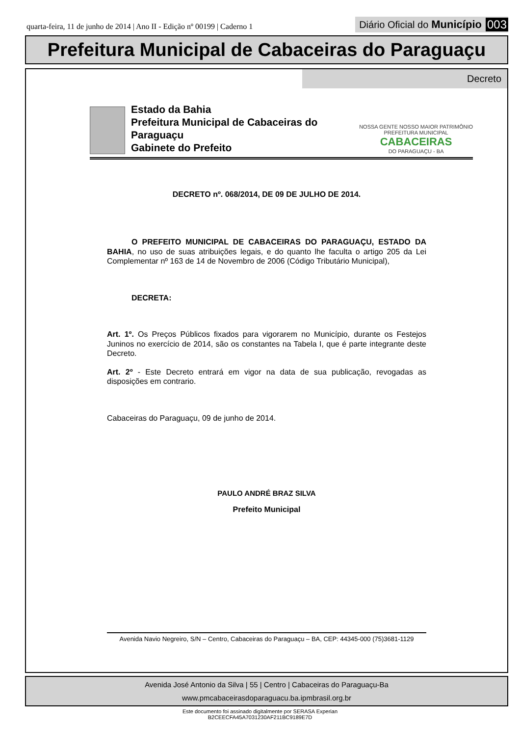quarta-feira, 11 de junho de 2014 | Ano II - Edição nº 00199 | Caderno 1
Diário Oficial do Município 003
Prefeitura Municipal de Cabaceiras do Paraguaçu
Decreto
Estado da Bahia
Prefeitura Municipal de Cabaceiras do Paraguaçu
Gabinete do Prefeito
NOSSA GENTE NOSSO MAIOR PATRIMÔNIO
PREFEITURA MUNICIPAL
CABACEIRAS
DO PARAGUAÇU - BA
DECRETO nº. 068/2014, DE 09 DE JULHO DE 2014.
O PREFEITO MUNICIPAL DE CABACEIRAS DO PARAGUAÇU, ESTADO DA BAHIA, no uso de suas atribuições legais, e do quanto lhe faculta o artigo 205 da Lei Complementar nº 163 de 14 de Novembro de 2006 (Código Tributário Municipal),
DECRETA:
Art. 1º. Os Preços Públicos fixados para vigorarem no Município, durante os Festejos Juninos no exercício de 2014, são os constantes na Tabela I, que é parte integrante deste Decreto.
Art. 2º - Este Decreto entrará em vigor na data de sua publicação, revogadas as disposições em contrario.
Cabaceiras do Paraguaçu, 09 de junho de 2014.
PAULO ANDRÉ BRAZ SILVA
Prefeito Municipal
Avenida Navio Negreiro, S/N – Centro, Cabaceiras do Paraguaçu – BA, CEP: 44345-000 (75)3681-1129
Avenida José Antonio da Silva | 55 | Centro | Cabaceiras do Paraguaçu-Ba
www.pmcabaceirasdoparaguacu.ba.ipmbrasil.org.br
Este documento foi assinado digitalmente por SERASA Experian
B2CEECFA45A7031230AF211BC9189E7D